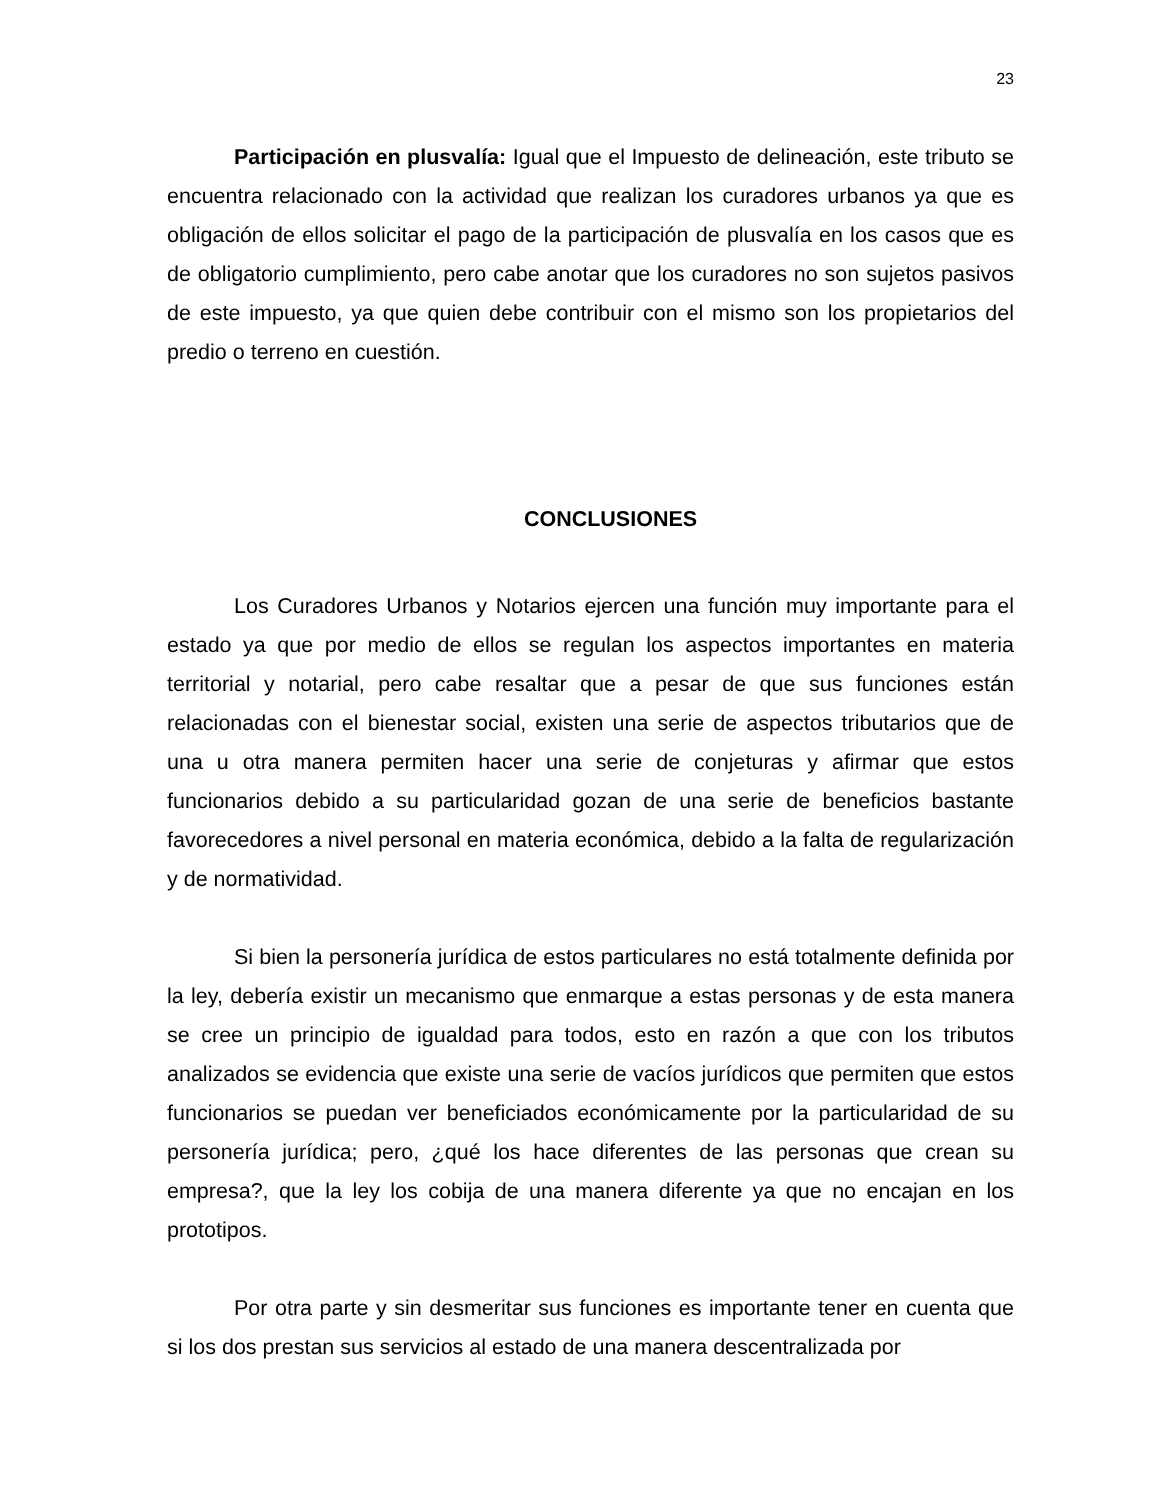23
Participación en plusvalía: Igual que el Impuesto de delineación, este tributo se encuentra relacionado con la actividad que realizan los curadores urbanos ya que es obligación de ellos solicitar el pago de la participación de plusvalía en los casos que es de obligatorio cumplimiento, pero cabe anotar que los curadores no son sujetos pasivos de este impuesto, ya que quien debe contribuir con el mismo son los propietarios del predio o terreno en cuestión.
CONCLUSIONES
Los Curadores Urbanos y Notarios ejercen una función muy importante para el estado ya que por medio de ellos se regulan los aspectos importantes en materia territorial y notarial, pero cabe resaltar que a pesar de que sus funciones están relacionadas con el bienestar social, existen una serie de aspectos tributarios que de una u otra manera permiten hacer una serie de conjeturas y afirmar que estos funcionarios debido a su particularidad gozan de una serie de beneficios bastante favorecedores a nivel personal en materia económica, debido a la falta de regularización y de normatividad.
Si bien la personería jurídica de estos particulares no está totalmente definida por la ley, debería existir un mecanismo que enmarque a estas personas y de esta manera se cree un principio de igualdad para todos, esto en razón a que con los tributos analizados se evidencia que existe una serie de vacíos jurídicos que permiten que estos funcionarios se puedan ver beneficiados económicamente por la particularidad de su personería jurídica; pero, ¿qué los hace diferentes de las personas que crean su empresa?, que la ley los cobija de una manera diferente ya que no encajan en los prototipos.
Por otra parte y sin desmeritar sus funciones es importante tener en cuenta que si los dos prestan sus servicios al estado de una manera descentralizada por